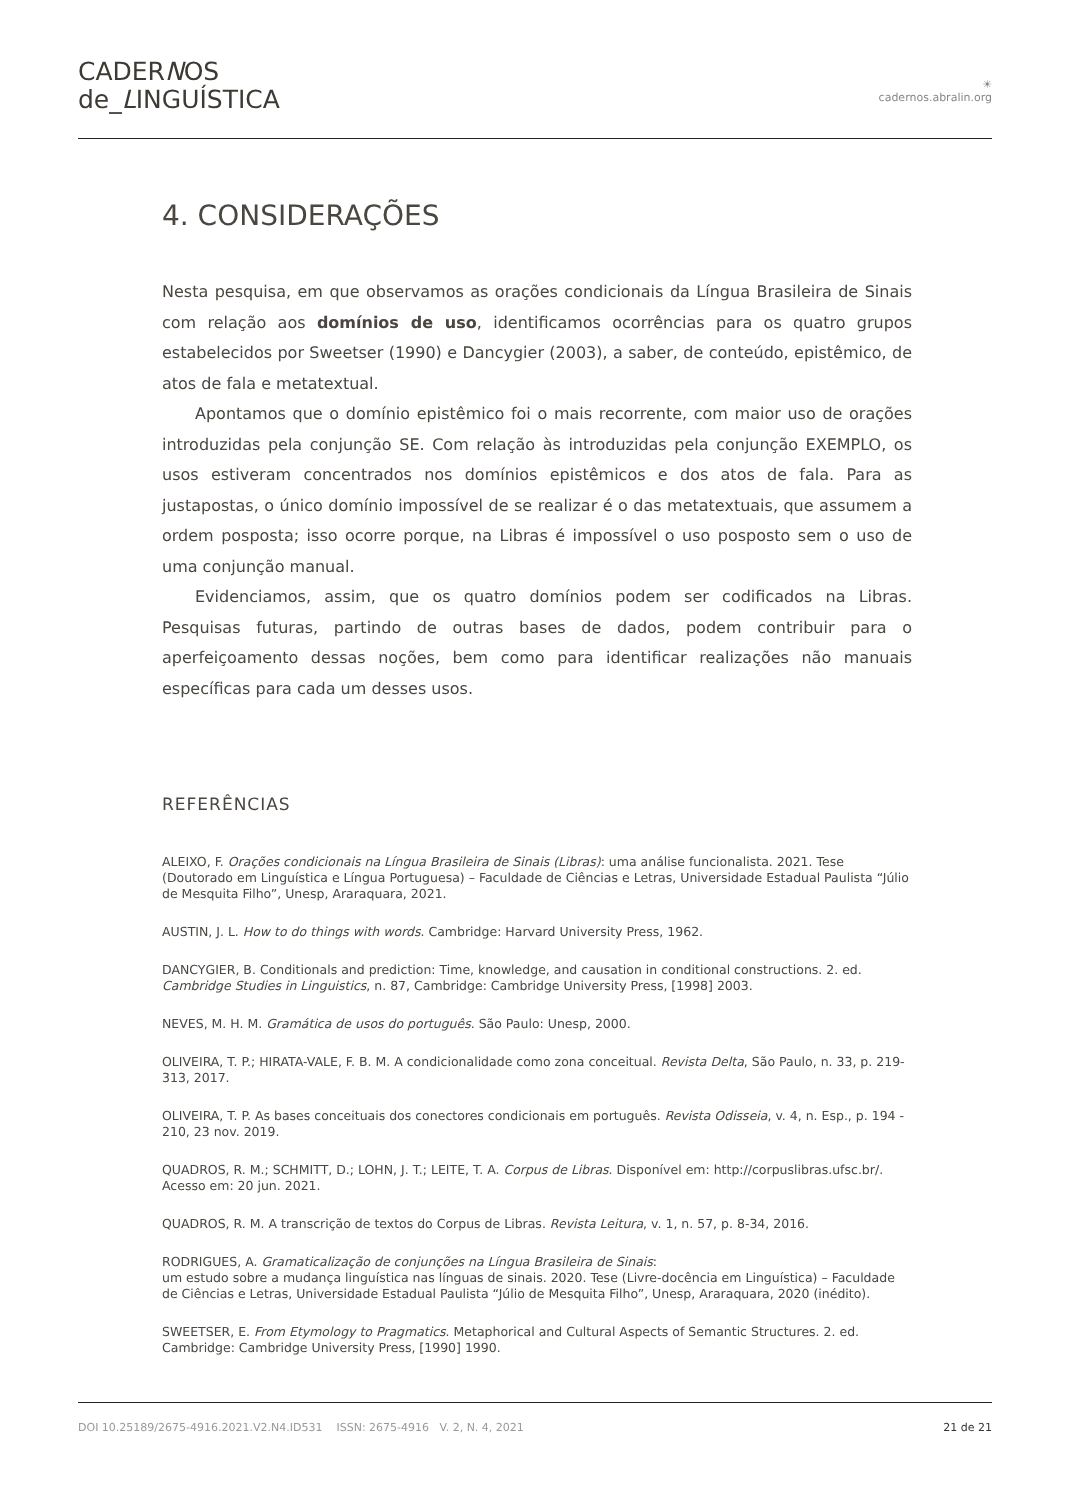CADERNOS
de_LINGUÍSTICA
☀
cadernos.abralin.org
4. CONSIDERAÇÕES
Nesta pesquisa, em que observamos as orações condicionais da Língua Brasileira de Sinais com relação aos domínios de uso, identificamos ocorrências para os quatro grupos estabelecidos por Sweetser (1990) e Dancygier (2003), a saber, de conteúdo, epistêmico, de atos de fala e metatextual.
Apontamos que o domínio epistêmico foi o mais recorrente, com maior uso de orações introduzidas pela conjunção SE. Com relação às introduzidas pela conjunção EXEMPLO, os usos estiveram concentrados nos domínios epistêmicos e dos atos de fala. Para as justapostas, o único domínio impossível de se realizar é o das metatextuais, que assumem a ordem posposta; isso ocorre porque, na Libras é impossível o uso posposto sem o uso de uma conjunção manual.
Evidenciamos, assim, que os quatro domínios podem ser codificados na Libras. Pesquisas futuras, partindo de outras bases de dados, podem contribuir para o aperfeiçoamento dessas noções, bem como para identificar realizações não manuais específicas para cada um desses usos.
REFERÊNCIAS
ALEIXO, F. Orações condicionais na Língua Brasileira de Sinais (Libras): uma análise funcionalista. 2021. Tese (Doutorado em Linguística e Língua Portuguesa) – Faculdade de Ciências e Letras, Universidade Estadual Paulista “Júlio de Mesquita Filho”, Unesp, Araraquara, 2021.
AUSTIN, J. L. How to do things with words. Cambridge: Harvard University Press, 1962.
DANCYGIER, B. Conditionals and prediction: Time, knowledge, and causation in conditional constructions. 2. ed. Cambridge Studies in Linguistics, n. 87, Cambridge: Cambridge University Press, [1998] 2003.
NEVES, M. H. M. Gramática de usos do português. São Paulo: Unesp, 2000.
OLIVEIRA, T. P.; HIRATA-VALE, F. B. M. A condicionalidade como zona conceitual. Revista Delta, São Paulo, n. 33, p. 219-313, 2017.
OLIVEIRA, T. P. As bases conceituais dos conectores condicionais em português. Revista Odisseia, v. 4, n. Esp., p. 194 - 210, 23 nov. 2019.
QUADROS, R. M.; SCHMITT, D.; LOHN, J. T.; LEITE, T. A. Corpus de Libras. Disponível em: http://corpuslibras.ufsc.br/. Acesso em: 20 jun. 2021.
QUADROS, R. M. A transcrição de textos do Corpus de Libras. Revista Leitura, v. 1, n. 57, p. 8-34, 2016.
RODRIGUES, A. Gramaticalização de conjunções na Língua Brasileira de Sinais:
um estudo sobre a mudança linguística nas línguas de sinais. 2020. Tese (Livre-docência em Linguística) – Faculdade de Ciências e Letras, Universidade Estadual Paulista “Júlio de Mesquita Filho”, Unesp, Araraquara, 2020 (inédito).
SWEETSER, E. From Etymology to Pragmatics. Metaphorical and Cultural Aspects of Semantic Structures. 2. ed. Cambridge: Cambridge University Press, [1990] 1990.
DOI 10.25189/2675-4916.2021.V2.N4.ID531 ISSN: 2675-4916 V. 2, N. 4, 2021 21 de 21